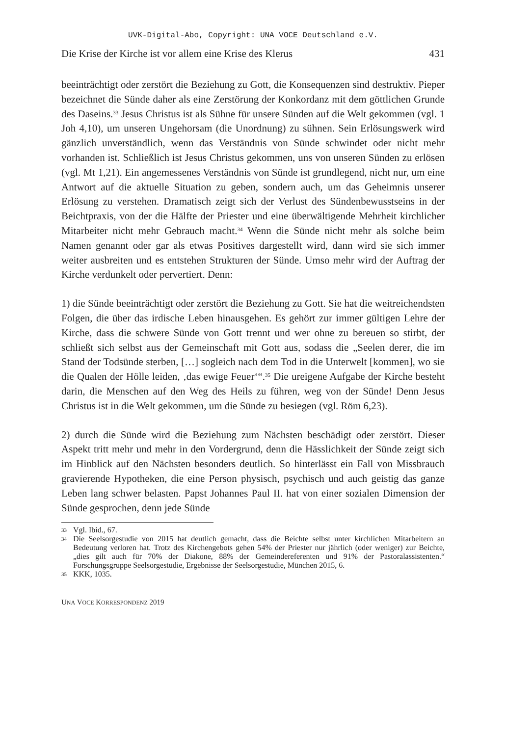UVK-Digital-Abo, Copyright: UNA VOCE Deutschland e.V.
Die Krise der Kirche ist vor allem eine Krise des Klerus 431
beeinträchtigt oder zerstört die Beziehung zu Gott, die Konsequenzen sind destruktiv. Pieper bezeichnet die Sünde daher als eine Zerstörung der Konkordanz mit dem göttlichen Grunde des Daseins.<sup>33</sup> Jesus Christus ist als Sühne für unsere Sünden auf die Welt gekommen (vgl. 1 Joh 4,10), um unseren Ungehorsam (die Unordnung) zu sühnen. Sein Erlösungswerk wird gänzlich unverständlich, wenn das Verständnis von Sünde schwindet oder nicht mehr vorhanden ist. Schließlich ist Jesus Christus gekommen, uns von unseren Sünden zu erlösen (vgl. Mt 1,21). Ein angemessenes Verständnis von Sünde ist grundlegend, nicht nur, um eine Antwort auf die aktuelle Situation zu geben, sondern auch, um das Geheimnis unserer Erlösung zu verstehen. Dramatisch zeigt sich der Verlust des Sündenbewusstseins in der Beichtpraxis, von der die Hälfte der Priester und eine überwältigende Mehrheit kirchlicher Mitarbeiter nicht mehr Gebrauch macht.<sup>34</sup> Wenn die Sünde nicht mehr als solche beim Namen genannt oder gar als etwas Positives dargestellt wird, dann wird sie sich immer weiter ausbreiten und es entstehen Strukturen der Sünde. Umso mehr wird der Auftrag der Kirche verdunkelt oder pervertiert. Denn:
1) die Sünde beeinträchtigt oder zerstört die Beziehung zu Gott. Sie hat die weitreichendsten Folgen, die über das irdische Leben hinausgehen. Es gehört zur immer gültigen Lehre der Kirche, dass die schwere Sünde von Gott trennt und wer ohne zu bereuen so stirbt, der schließt sich selbst aus der Gemeinschaft mit Gott aus, sodass die „Seelen derer, die im Stand der Todsünde sterben, […] sogleich nach dem Tod in die Unterwelt [kommen], wo sie die Qualen der Hölle leiden, ‚das ewige Feuer‘“.<sup>35</sup> Die ureigene Aufgabe der Kirche besteht darin, die Menschen auf den Weg des Heils zu führen, weg von der Sünde! Denn Jesus Christus ist in die Welt gekommen, um die Sünde zu besiegen (vgl. Röm 6,23).
2) durch die Sünde wird die Beziehung zum Nächsten beschädigt oder zerstört. Dieser Aspekt tritt mehr und mehr in den Vordergrund, denn die Hässlichkeit der Sünde zeigt sich im Hinblick auf den Nächsten besonders deutlich. So hinterlässt ein Fall von Missbrauch gravierende Hypotheken, die eine Person physisch, psychisch und auch geistig das ganze Leben lang schwer belasten. Papst Johannes Paul II. hat von einer sozialen Dimension der Sünde gesprochen, denn jede Sünde
33 Vgl. Ibid., 67.
34 Die Seelsorgestudie von 2015 hat deutlich gemacht, dass die Beichte selbst unter kirchlichen Mitarbeitern an Bedeutung verloren hat. Trotz des Kirchengebots gehen 54% der Priester nur jährlich (oder weniger) zur Beichte, „dies gilt auch für 70% der Diakone, 88% der Gemeindereferenten und 91% der Pastoralassistenten.“ Forschungsgruppe Seelsorgestudie, Ergebnisse der Seelsorgestudie, München 2015, 6.
35 KKK, 1035.
UNA VOCE KORRESPONDENZ 2019